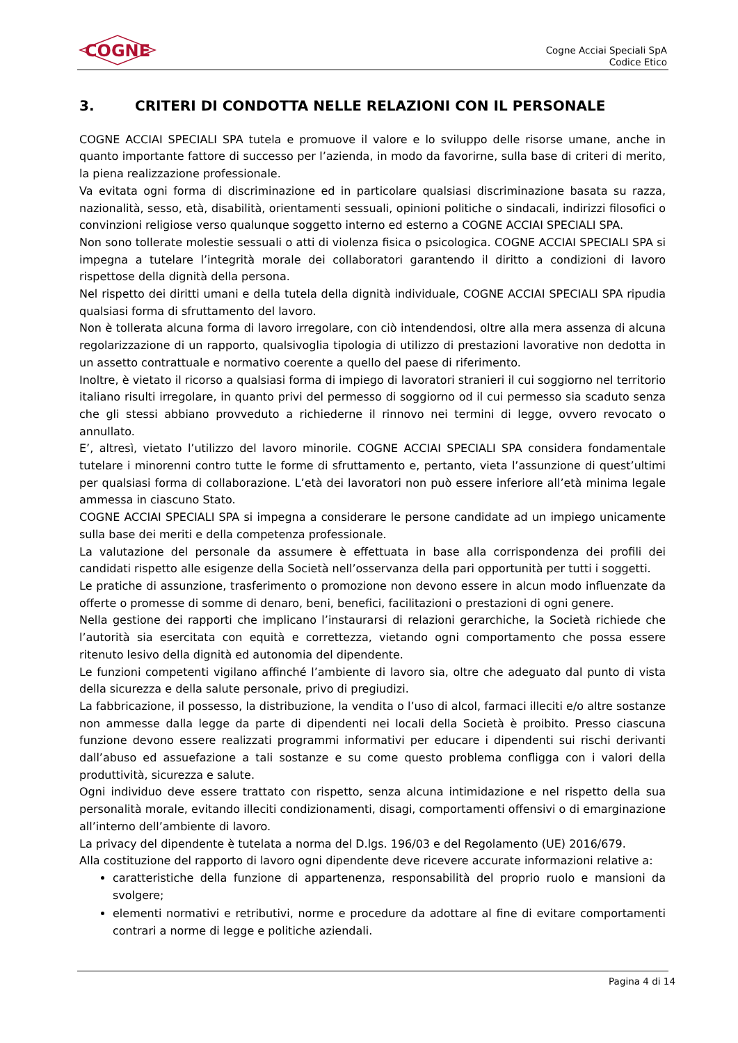COGNE
Cogne Acciai Speciali SpA
Codice Etico
3. CRITERI DI CONDOTTA NELLE RELAZIONI CON IL PERSONALE
COGNE ACCIAI SPECIALI SPA tutela e promuove il valore e lo sviluppo delle risorse umane, anche in quanto importante fattore di successo per l’azienda, in modo da favorirne, sulla base di criteri di merito, la piena realizzazione professionale.
Va evitata ogni forma di discriminazione ed in particolare qualsiasi discriminazione basata su razza, nazionalità, sesso, età, disabilità, orientamenti sessuali, opinioni politiche o sindacali, indirizzi filosofici o convinzioni religiose verso qualunque soggetto interno ed esterno a COGNE ACCIAI SPECIALI SPA.
Non sono tollerate molestie sessuali o atti di violenza fisica o psicologica. COGNE ACCIAI SPECIALI SPA si impegna a tutelare l’integrità morale dei collaboratori garantendo il diritto a condizioni di lavoro rispettose della dignità della persona.
Nel rispetto dei diritti umani e della tutela della dignità individuale, COGNE ACCIAI SPECIALI SPA ripudia qualsiasi forma di sfruttamento del lavoro.
Non è tollerata alcuna forma di lavoro irregolare, con ciò intendendosi, oltre alla mera assenza di alcuna regolarizzazione di un rapporto, qualsivoglia tipologia di utilizzo di prestazioni lavorative non dedotta in un assetto contrattuale e normativo coerente a quello del paese di riferimento.
Inoltre, è vietato il ricorso a qualsiasi forma di impiego di lavoratori stranieri il cui soggiorno nel territorio italiano risulti irregolare, in quanto privi del permesso di soggiorno od il cui permesso sia scaduto senza che gli stessi abbiano provveduto a richiederne il rinnovo nei termini di legge, ovvero revocato o annullato.
E’, altresì, vietato l’utilizzo del lavoro minorile. COGNE ACCIAI SPECIALI SPA considera fondamentale tutelare i minorenni contro tutte le forme di sfruttamento e, pertanto, vieta l’assunzione di quest’ultimi per qualsiasi forma di collaborazione. L’età dei lavoratori non può essere inferiore all’età minima legale ammessa in ciascuno Stato.
COGNE ACCIAI SPECIALI SPA si impegna a considerare le persone candidate ad un impiego unicamente sulla base dei meriti e della competenza professionale.
La valutazione del personale da assumere è effettuata in base alla corrispondenza dei profili dei candidati rispetto alle esigenze della Società nell’osservanza della pari opportunità per tutti i soggetti.
Le pratiche di assunzione, trasferimento o promozione non devono essere in alcun modo influenzate da offerte o promesse di somme di denaro, beni, benefici, facilitazioni o prestazioni di ogni genere.
Nella gestione dei rapporti che implicano l’instaurarsi di relazioni gerarchiche, la Società richiede che l’autorità sia esercitata con equità e correttezza, vietando ogni comportamento che possa essere ritenuto lesivo della dignità ed autonomia del dipendente.
Le funzioni competenti vigilano affinché l’ambiente di lavoro sia, oltre che adeguato dal punto di vista della sicurezza e della salute personale, privo di pregiudizi.
La fabbricazione, il possesso, la distribuzione, la vendita o l’uso di alcol, farmaci illeciti e/o altre sostanze non ammesse dalla legge da parte di dipendenti nei locali della Società è proibito. Presso ciascuna funzione devono essere realizzati programmi informativi per educare i dipendenti sui rischi derivanti dall’abuso ed assuefazione a tali sostanze e su come questo problema confligga con i valori della produttività, sicurezza e salute.
Ogni individuo deve essere trattato con rispetto, senza alcuna intimidazione e nel rispetto della sua personalità morale, evitando illeciti condizionamenti, disagi, comportamenti offensivi o di emarginazione all’interno dell’ambiente di lavoro.
La privacy del dipendente è tutelata a norma del D.lgs. 196/03 e del Regolamento (UE) 2016/679.
Alla costituzione del rapporto di lavoro ogni dipendente deve ricevere accurate informazioni relative a:
caratteristiche della funzione di appartenenza, responsabilità del proprio ruolo e mansioni da svolgere;
elementi normativi e retributivi, norme e procedure da adottare al fine di evitare comportamenti contrari a norme di legge e politiche aziendali.
Pagina 4 di 14